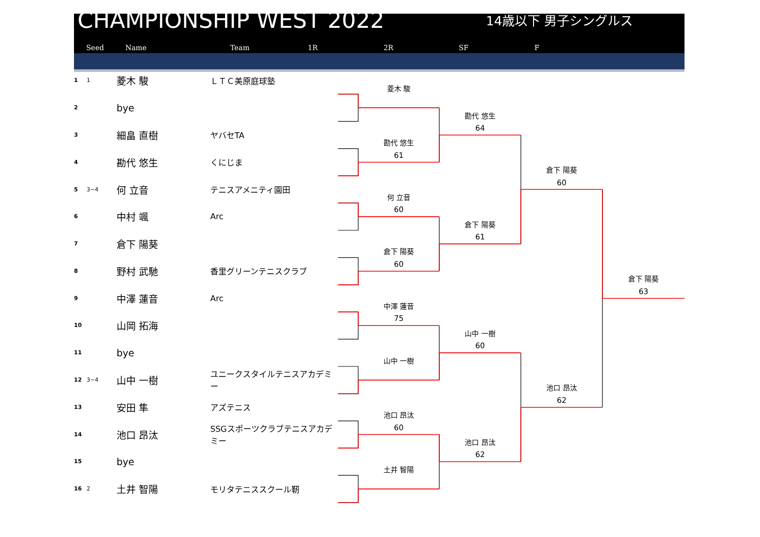CHAMPIONSHIP WEST 2022
14歳以下 男子シングルス
Seed Name Team 1R 2R SF F
1
1
菱木 駿
ＬＴＣ美原庭球塾
2
bye
3
細畠 直樹
ヤバセTA
4
勘代 悠生
くにじま
5
3~4
何 立音
テニスアメニティ園田
6
中村 颯
Arc
7
倉下 陽葵
8
野村 武馳
香里グリーンテニスクラブ
9
中澤 蓮音
Arc
10
山岡 拓海
11
bye
12
3~4
山中 一樹
ユニークスタイルテニスアカデミー
13
安田 隼
アズテニス
14
池口 昂汰
SSGスポーツクラブテニスアカデミー
15
bye
16
2
土井 智陽
モリタテニススクール靭
菱木 駿
勘代 悠生
61
何 立音
60
倉下 陽葵
60
中澤 蓮音
75
山中 一樹
池口 昂汰
60
土井 智陽
勘代 悠生
64
倉下 陽葵
61
山中 一樹
60
池口 昂汰
62
倉下 陽葵
60
池口 昂汰
62
倉下 陽葵
63